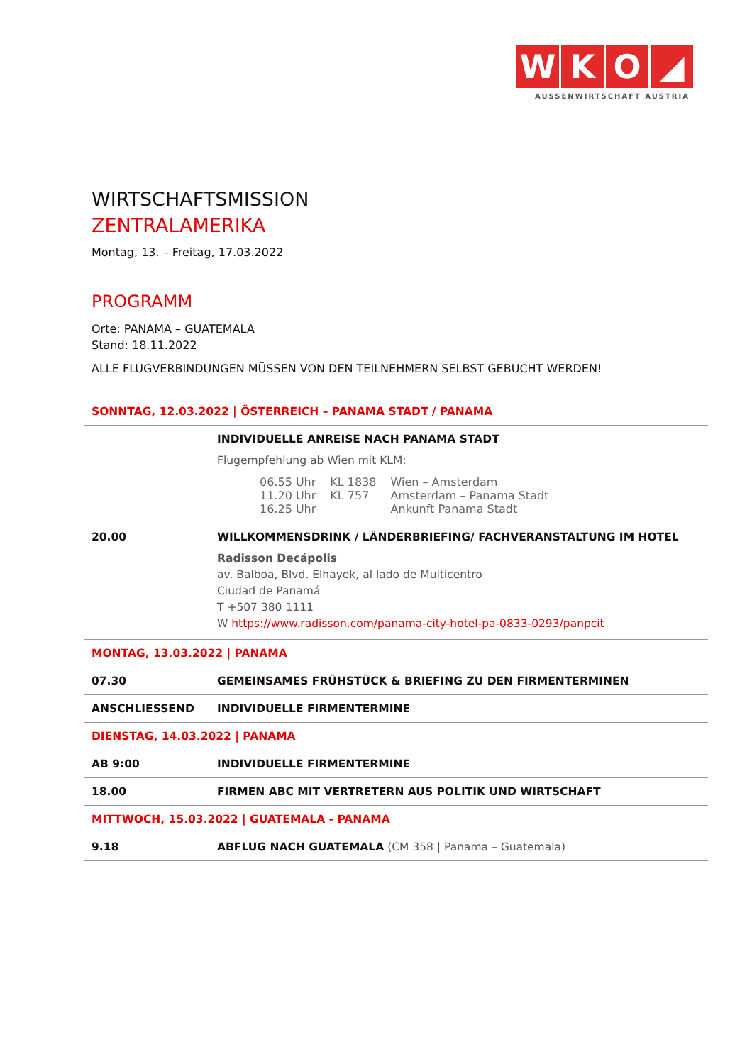WKO ◢
AUSSENWIRTSCHAFT AUSTRIA
WIRTSCHAFTSMISSION
ZENTRALAMERIKA
Montag, 13. – Freitag, 17.03.2022
PROGRAMM
Orte: PANAMA – GUATEMALA
Stand: 18.11.2022
ALLE FLUGVERBINDUNGEN MÜSSEN VON DEN TEILNEHMERN SELBST GEBUCHT WERDEN!
| SONNTAG, 12.03.2022 / ÖSTERREICH – PANAMA STADT / PANAMA | |
| | INDIVIDUELLE ANREISE NACH PANAMA STADT Flugempfehlung ab Wien mit KLM: / 06.55 Uhr / KL 1838 / Wien – Amsterdam / / 11.20 Uhr / KL 757 / Amsterdam – Panama Stadt / / 16.25 Uhr / / Ankunft Panama Stadt / |
| 20.00 | WILLKOMMENSDRINK / LÄNDERBRIEFING/ FACHVERANSTALTUNG IM HOTEL Radisson Decápolis av. Balboa, Blvd. Elhayek, al lado de Multicentro Ciudad de Panamá T +507 380 1111 W https://www.radisson.com/panama-city-hotel-pa-0833-0293/panpcit |
| MONTAG, 13.03.2022 / PANAMA | |
| 07.30 | GEMEINSAMES FRÜHSTÜCK & BRIEFING ZU DEN FIRMENTERMINEN |
| ANSCHLIESSEND | INDIVIDUELLE FIRMENTERMINE |
| DIENSTAG, 14.03.2022 / PANAMA | |
| AB 9:00 | INDIVIDUELLE FIRMENTERMINE |
| 18.00 | FIRMEN ABC MIT VERTRETERN AUS POLITIK UND WIRTSCHAFT |
| MITTWOCH, 15.03.2022 / GUATEMALA - PANAMA | |
| 9.18 | ABFLUG NACH GUATEMALA (CM 358 / Panama – Guatemala) |